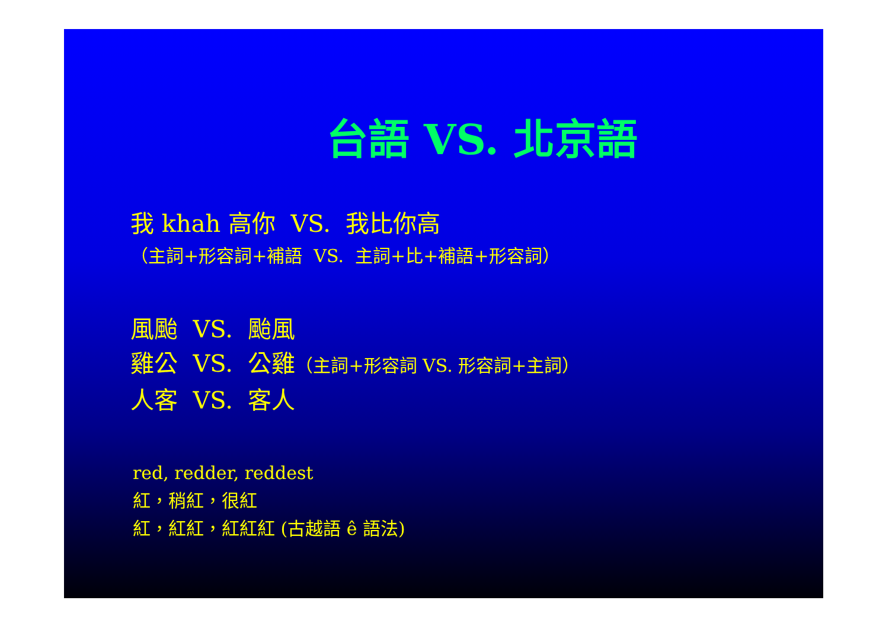台語 VS. 北京語
我 khah 高你 VS. 我比你高
（主詞+形容詞+補語 VS. 主詞+比+補語+形容詞）
風颱 VS. 颱風
雞公 VS. 公雞（主詞+形容詞 VS. 形容詞+主詞）
人客 VS. 客人
red, redder, reddest
紅，稍紅，很紅
紅，紅紅，紅紅紅 (古越語 ê 語法)